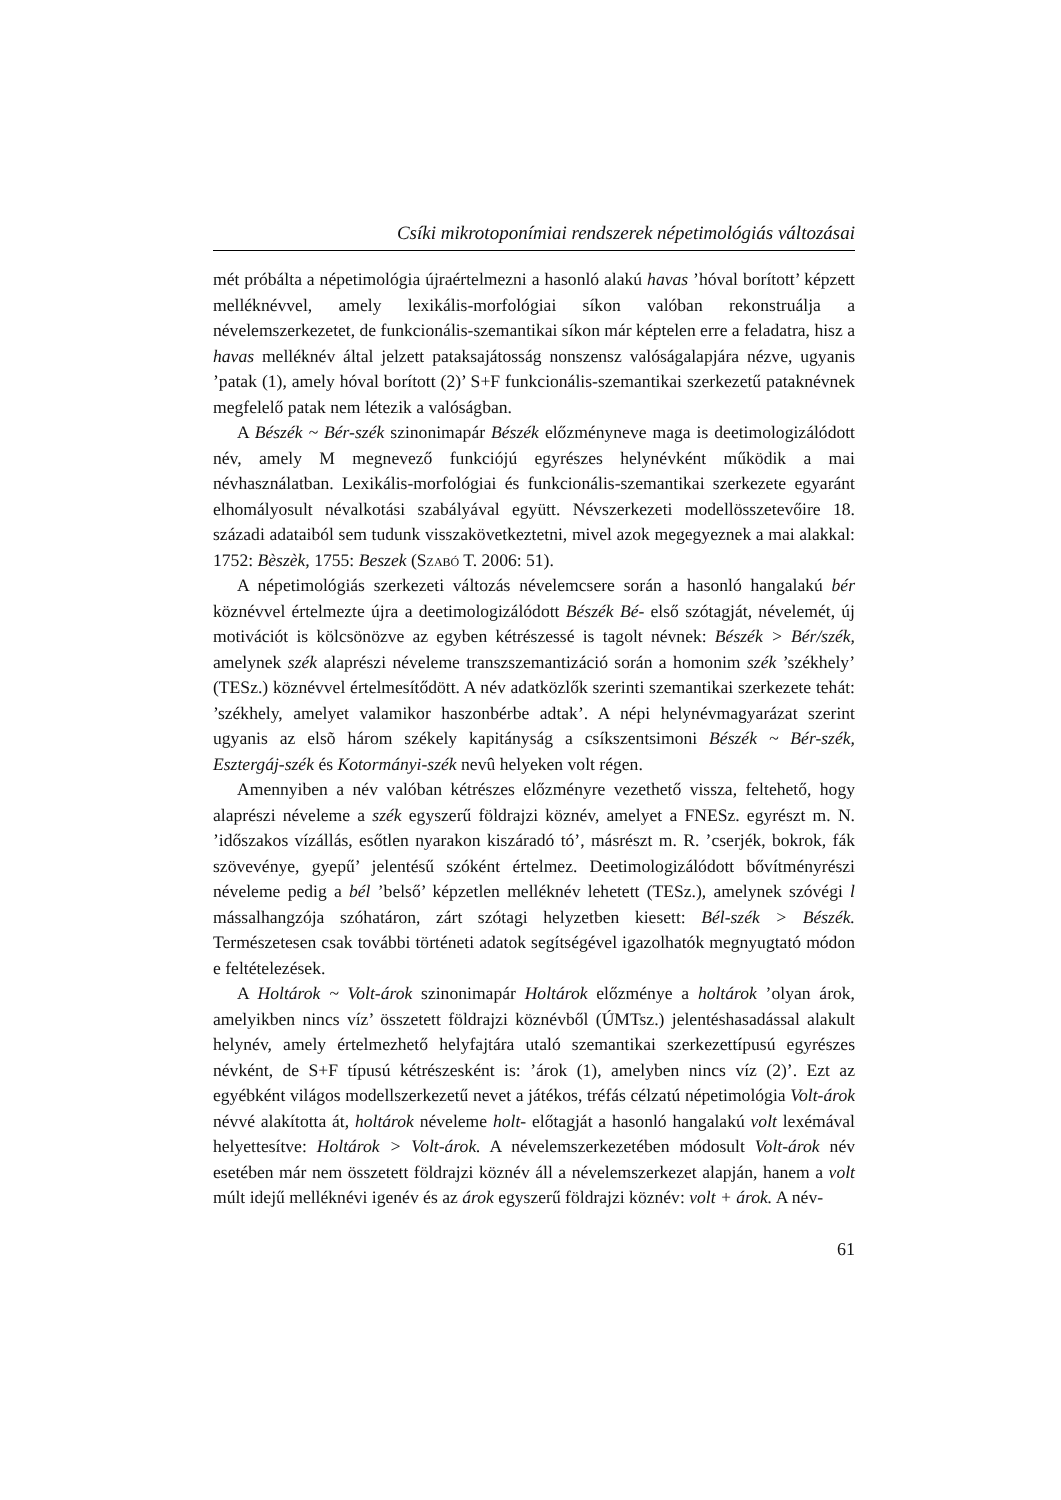Csíki mikrotoponímiai rendszerek népetimológiás változásai
mét próbálta a népetimológia újraértelmezni a hasonló alakú havas ’hóval borított’ képzett melléknévvel, amely lexikális-morfológiai síkon valóban rekonstruálja a névelemszerkezetet, de funkcionális-szemantikai síkon már képtelen erre a feladatra, hisz a havas melléknév által jelzett pataksajátosság nonszensz valóságalapjára nézve, ugyanis ’patak (1), amely hóval borított (2)’ S+F funkcionális-szemantikai szerkezetű pataknévnek megfelelő patak nem létezik a valóságban.
A Bészék ~ Bér-szék szinonimapár Bészék előzményneve maga is deetimologizálódott név, amely M megnevező funkciójú egyrészes helynévként működik a mai névhasználatban. Lexikális-morfológiai és funkcionális-szemantikai szerkezete egyaránt elhomályosult névalkotási szabályával együtt. Névszerkezeti modellösszetevőire 18. századi adataiból sem tudunk visszakövetkeztetni, mivel azok megegyeznek a mai alakkal: 1752: Bèszèk, 1755: Beszek (Szabó T. 2006: 51).
A népetimológiás szerkezeti változás névelemcsere során a hasonló hangalakú bér köznévvel értelmezte újra a deetimologizálódott Bészék Bé- első szótagját, névelemét, új motivációt is kölcsönözve az egyben kétrészessé is tagolt névnek: Bészék > Bér/szék, amelynek szék alaprészi néveleme transzszemantizáció során a homonim szék ’székhely’ (TESz.) köznévvel értelmesítődött. A név adatközlők szerinti szemantikai szerkezete tehát: ’székhely, amelyet valamikor haszonbérbe adtak’. A népi helynévmagyarázat szerint ugyanis az elsõ három székely kapitányság a csíkszentsimoni Bészék ~ Bér-szék, Esztergáj-szék és Kotormányi-szék nevû helyeken volt régen.
Amennyiben a név valóban kétrészes előzményre vezethető vissza, feltehető, hogy alaprészi néveleme a szék egyszerű földrajzi köznév, amelyet a FNESz. egyrészt m. N. ’időszakos vízállás, esőtlen nyarakon kiszáradó tó’, másrészt m. R. ’cserjék, bokrok, fák szövevénye, gyepű’ jelentésű szóként értelmez. Deetimologizálódott bővítményrészi néveleme pedig a bél ’belső’ képzetlen melléknév lehetett (TESz.), amelynek szóvégi l mássalhangzója szóhatáron, zárt szótagi helyzetben kiesett: Bél-szék > Bészék. Természetesen csak további történeti adatok segítségével igazolhatók megnyugtató módon e feltételezések.
A Holtárok ~ Volt-árok szinonimapár Holtárok előzménye a holtárok ’olyan árok, amelyikben nincs víz’ összetett földrajzi köznévből (ÚMTsz.) jelentéshasadással alakult helynév, amely értelmezhető helyfajtára utaló szemantikai szerkezettípusú egyrészes névként, de S+F típusú kétrészesként is: ’árok (1), amelyben nincs víz (2)’. Ezt az egyébként világos modellszerkezetű nevet a játékos, tréfás célzatú népetimológia Volt-árok névvé alakította át, holtárok néveleme holt- előtagját a hasonló hangalakú volt lexémával helyettesítve: Holtárok > Volt-árok. A névelemszerkezetében módosult Volt-árok név esetében már nem összetett földrajzi köznév áll a névelemszerkezet alapján, hanem a volt múlt idejű melléknévi igenév és az árok egyszerű földrajzi köznév: volt + árok. A név-
61